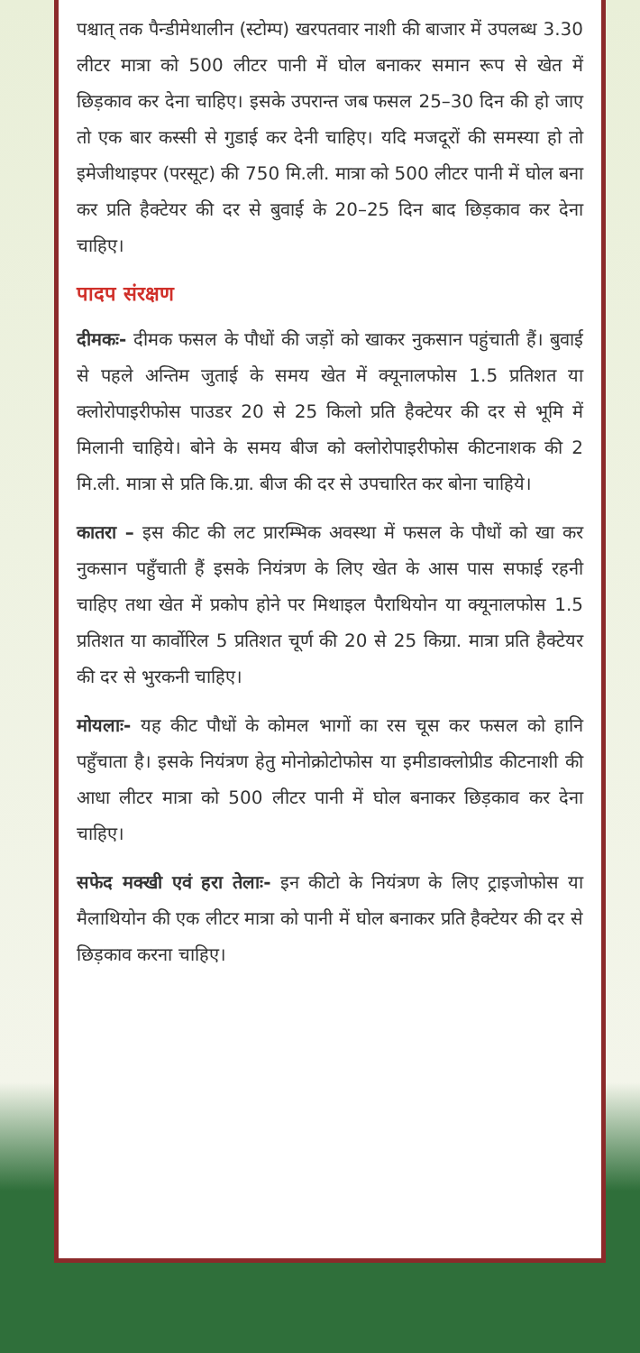पश्चात् तक पैन्डीमेथालीन (स्टोम्प) खरपतवार नाशी की बाजार में उपलब्ध 3.30 लीटर मात्रा को 500 लीटर पानी में घोल बनाकर समान रूप से खेत में छिड़काव कर देना चाहिए। इसके उपरान्त जब फसल 25–30 दिन की हो जाए तो एक बार कस्सी से गुडाई कर देनी चाहिए। यदि मजदूरों की समस्या हो तो इमेजीथाइपर (परसूट) की 750 मि.ली. मात्रा को 500 लीटर पानी में घोल बना कर प्रति हैक्टेयर की दर से बुवाई के 20–25 दिन बाद छिड़काव कर देना चाहिए।
पादप संरक्षण
दीमकः- दीमक फसल के पौधों की जड़ों को खाकर नुकसान पहुंचाती हैं। बुवाई से पहले अन्तिम जुताई के समय खेत में क्यूनालफोस 1.5 प्रतिशत या क्लोरोपाइरीफोस पाउडर 20 से 25 किलो प्रति हैक्टेयर की दर से भूमि में मिलानी चाहिये। बोने के समय बीज को क्लोरोपाइरीफोस कीटनाशक की 2 मि.ली. मात्रा से प्रति कि.ग्रा. बीज की दर से उपचारित कर बोना चाहिये।
कातरा – इस कीट की लट प्रारम्भिक अवस्था में फसल के पौधों को खा कर नुकसान पहुँचाती हैं इसके नियंत्रण के लिए खेत के आस पास सफाई रहनी चाहिए तथा खेत में प्रकोप होने पर मिथाइल पैराथियोन या क्यूनालफोस 1.5 प्रतिशत या कार्वोरिल 5 प्रतिशत चूर्ण की 20 से 25 किग्रा. मात्रा प्रति हैक्टेयर की दर से भुरकनी चाहिए।
मोयलाः- यह कीट पौधों के कोमल भागों का रस चूस कर फसल को हानि पहुँचाता है। इसके नियंत्रण हेतु मोनोक्रोटोफोस या इमीडाक्लोप्रीड कीटनाशी की आधा लीटर मात्रा को 500 लीटर पानी में घोल बनाकर छिड़काव कर देना चाहिए।
सफेद मक्खी एवं हरा तेलाः- इन कीटो के नियंत्रण के लिए ट्राइजोफोस या मैलाथियोन की एक लीटर मात्रा को पानी में घोल बनाकर प्रति हैक्टेयर की दर से छिड़काव करना चाहिए।